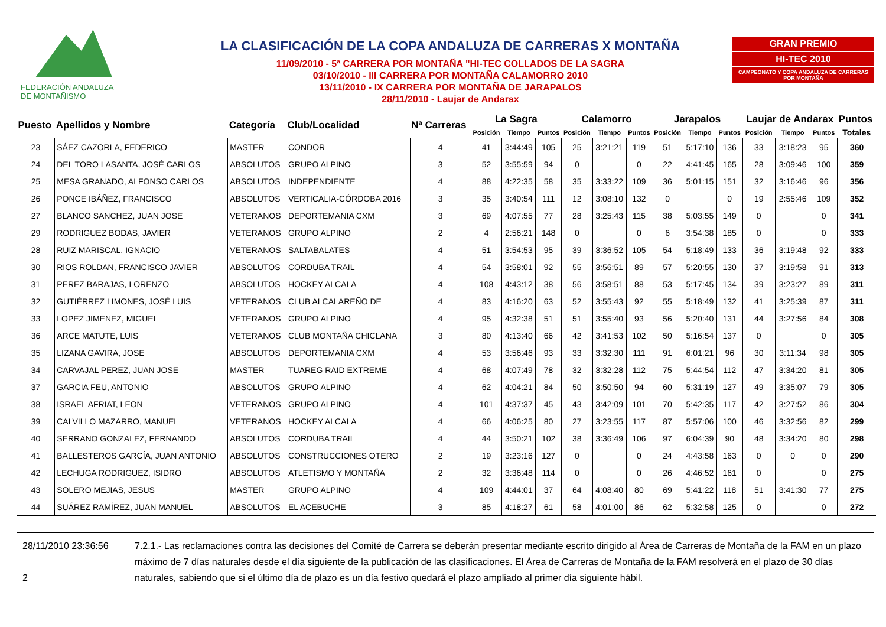FEDERACIÓN ANDALUZA
DE MONTAÑISMO
LA CLASIFICACIÓN DE LA COPA ANDALUZA DE CARRERAS X MONTAÑA
11/09/2010 - 5ª CARRERA POR MONTAÑA "HI-TEC COLLADOS DE LA SAGRA
03/10/2010 - III CARRERA POR MONTAÑA CALAMORRO 2010
13/11/2010 - IX CARRERA POR MONTAÑA DE JARAPALOS
28/11/2010 - Laujar de Andarax
GRAN PREMIO
HI-TEC 2010
CAMPEONATO Y COPA ANDALUZA DE CARRERAS POR MONTAÑA
| Puesto | Apellidos y Nombre | Categoría | Club/Localidad | Nª Carreras | La Sagra | | | Calamorro | | | Jarapalos | | | Laujar de Andarax | | | Puntos |
| --- | --- | --- | --- | --- | --- | --- | --- | --- | --- | --- | --- | --- | --- | --- | --- | --- | --- |
| | | | | | Posición | Tiempo | Puntos | Posición | Tiempo | Puntos | Posición | Tiempo | Puntos | Posición | Tiempo | Puntos | Totales |
| 23 | SÁEZ CAZORLA, FEDERICO | MASTER | CONDOR | 4 | 41 | 3:44:49 | 105 | 25 | 3:21:21 | 119 | 51 | 5:17:10 | 136 | 33 | 3:18:23 | 95 | 360 |
| 24 | DEL TORO LASANTA, JOSÉ CARLOS | ABSOLUTOS | GRUPO ALPINO | 3 | 52 | 3:55:59 | 94 | 0 | | 0 | 22 | 4:41:45 | 165 | 28 | 3:09:46 | 100 | 359 |
| 25 | MESA GRANADO, ALFONSO CARLOS | ABSOLUTOS | INDEPENDIENTE | 4 | 88 | 4:22:35 | 58 | 35 | 3:33:22 | 109 | 36 | 5:01:15 | 151 | 32 | 3:16:46 | 96 | 356 |
| 26 | PONCE IBÁÑEZ, FRANCISCO | ABSOLUTOS | VERTICALIA-CÓRDOBA 2016 | 3 | 35 | 3:40:54 | 111 | 12 | 3:08:10 | 132 | 0 | | 0 | 19 | 2:55:46 | 109 | 352 |
| 27 | BLANCO SANCHEZ, JUAN JOSE | VETERANOS | DEPORTEMANIA CXM | 3 | 69 | 4:07:55 | 77 | 28 | 3:25:43 | 115 | 38 | 5:03:55 | 149 | 0 | | 0 | 341 |
| 29 | RODRIGUEZ BODAS, JAVIER | VETERANOS | GRUPO ALPINO | 2 | 4 | 2:56:21 | 148 | 0 | | 0 | 6 | 3:54:38 | 185 | 0 | | 0 | 333 |
| 28 | RUIZ MARISCAL, IGNACIO | VETERANOS | SALTABALATES | 4 | 51 | 3:54:53 | 95 | 39 | 3:36:52 | 105 | 54 | 5:18:49 | 133 | 36 | 3:19:48 | 92 | 333 |
| 30 | RIOS ROLDAN, FRANCISCO JAVIER | ABSOLUTOS | CORDUBA TRAIL | 4 | 54 | 3:58:01 | 92 | 55 | 3:56:51 | 89 | 57 | 5:20:55 | 130 | 37 | 3:19:58 | 91 | 313 |
| 31 | PEREZ BARAJAS, LORENZO | ABSOLUTOS | HOCKEY ALCALA | 4 | 108 | 4:43:12 | 38 | 56 | 3:58:51 | 88 | 53 | 5:17:45 | 134 | 39 | 3:23:27 | 89 | 311 |
| 32 | GUTIÉRREZ LIMONES, JOSÉ LUIS | VETERANOS | CLUB ALCALAREÑO DE | 4 | 83 | 4:16:20 | 63 | 52 | 3:55:43 | 92 | 55 | 5:18:49 | 132 | 41 | 3:25:39 | 87 | 311 |
| 33 | LOPEZ JIMENEZ, MIGUEL | VETERANOS | GRUPO ALPINO | 4 | 95 | 4:32:38 | 51 | 51 | 3:55:40 | 93 | 56 | 5:20:40 | 131 | 44 | 3:27:56 | 84 | 308 |
| 36 | ARCE MATUTE, LUIS | VETERANOS | CLUB MONTAÑA CHICLANA | 3 | 80 | 4:13:40 | 66 | 42 | 3:41:53 | 102 | 50 | 5:16:54 | 137 | 0 | | 0 | 305 |
| 35 | LIZANA GAVIRA, JOSE | ABSOLUTOS | DEPORTEMANIA CXM | 4 | 53 | 3:56:46 | 93 | 33 | 3:32:30 | 111 | 91 | 6:01:21 | 96 | 30 | 3:11:34 | 98 | 305 |
| 34 | CARVAJAL PEREZ, JUAN JOSE | MASTER | TUAREG RAID EXTREME | 4 | 68 | 4:07:49 | 78 | 32 | 3:32:28 | 112 | 75 | 5:44:54 | 112 | 47 | 3:34:20 | 81 | 305 |
| 37 | GARCIA FEU, ANTONIO | ABSOLUTOS | GRUPO ALPINO | 4 | 62 | 4:04:21 | 84 | 50 | 3:50:50 | 94 | 60 | 5:31:19 | 127 | 49 | 3:35:07 | 79 | 305 |
| 38 | ISRAEL AFRIAT, LEON | VETERANOS | GRUPO ALPINO | 4 | 101 | 4:37:37 | 45 | 43 | 3:42:09 | 101 | 70 | 5:42:35 | 117 | 42 | 3:27:52 | 86 | 304 |
| 39 | CALVILLO MAZARRO, MANUEL | VETERANOS | HOCKEY ALCALA | 4 | 66 | 4:06:25 | 80 | 27 | 3:23:55 | 117 | 87 | 5:57:06 | 100 | 46 | 3:32:56 | 82 | 299 |
| 40 | SERRANO GONZALEZ, FERNANDO | ABSOLUTOS | CORDUBA TRAIL | 4 | 44 | 3:50:21 | 102 | 38 | 3:36:49 | 106 | 97 | 6:04:39 | 90 | 48 | 3:34:20 | 80 | 298 |
| 41 | BALLESTEROS GARCÍA, JUAN ANTONIO | ABSOLUTOS | CONSTRUCCIONES OTERO | 2 | 19 | 3:23:16 | 127 | 0 | | 0 | 24 | 4:43:58 | 163 | 0 | 0 | 0 | 290 |
| 42 | LECHUGA RODRIGUEZ, ISIDRO | ABSOLUTOS | ATLETISMO Y MONTAÑA | 2 | 32 | 3:36:48 | 114 | 0 | | 0 | 26 | 4:46:52 | 161 | 0 | | 0 | 275 |
| 43 | SOLERO MEJIAS, JESUS | MASTER | GRUPO ALPINO | 4 | 109 | 4:44:01 | 37 | 64 | 4:08:40 | 80 | 69 | 5:41:22 | 118 | 51 | 3:41:30 | 77 | 275 |
| 44 | SUÁREZ RAMÍREZ, JUAN MANUEL | ABSOLUTOS | EL ACEBUCHE | 3 | 85 | 4:18:27 | 61 | 58 | 4:01:00 | 86 | 62 | 5:32:58 | 125 | 0 | | 0 | 272 |
28/11/2010 23:36:56
2
7.2.1.- Las reclamaciones contra las decisiones del Comité de Carrera se deberán presentar mediante escrito dirigido al Área de Carreras de Montaña de la FAM en un plazo máximo de 7 días naturales desde el día siguiente de la publicación de las clasificaciones. El Área de Carreras de Montaña de la FAM resolverá en el plazo de 30 días naturales, sabiendo que si el último día de plazo es un día festivo quedará el plazo ampliado al primer día siguiente hábil.